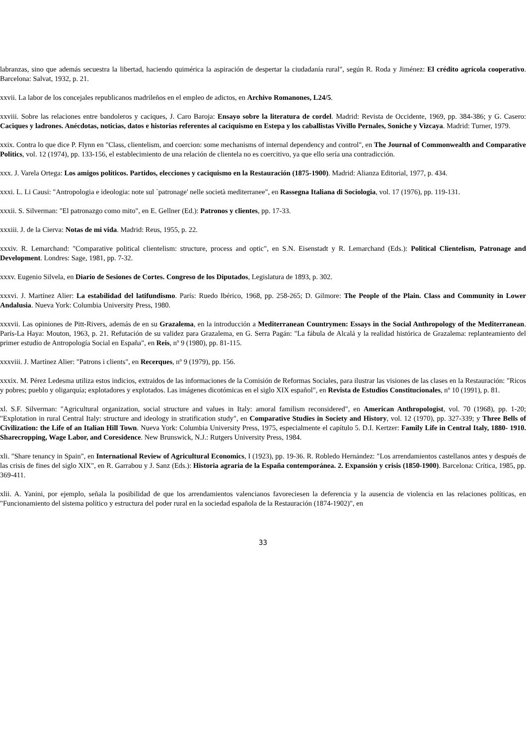labranzas, sino que además secuestra la libertad, haciendo quimérica la aspiración de despertar la ciudadanía rural", según R. Roda y Jiménez: El crédito agrícola cooperativo. Barcelona: Salvat, 1932, p. 21.
xxvii. La labor de los concejales republicanos madrileños en el empleo de adictos, en Archivo Romanones, L24/5.
xxviii. Sobre las relaciones entre bandoleros y caciques, J. Caro Baroja: Ensayo sobre la literatura de cordel. Madrid: Revista de Occidente, 1969, pp. 384-386; y G. Casero: Caciques y ladrones. Anécdotas, noticias, datos e historias referentes al caciquismo en Estepa y los caballistas Vivillo Pernales, Soniche y Vizcaya. Madrid: Turner, 1979.
xxix. Contra lo que dice P. Flynn en "Class, clientelism, and coercion: some mechanisms of internal dependency and control", en The Journal of Commonwealth and Comparative Politics, vol. 12 (1974), pp. 133-156, el establecimiento de una relación de clientela no es coercitivo, ya que ello sería una contradicción.
xxx. J. Varela Ortega: Los amigos políticos. Partidos, elecciones y caciquismo en la Restauración (1875-1900). Madrid: Alianza Editorial, 1977, p. 434.
xxxi. L. Li Causi: "Antropologia e ideologia: note sul `patronage' nelle società mediterranee", en Rassegna Italiana di Sociologia, vol. 17 (1976), pp. 119-131.
xxxii. S. Silverman: "El patronazgo como mito", en E. Gellner (Ed.): Patronos y clientes, pp. 17-33.
xxxiii. J. de la Cierva: Notas de mi vida. Madrid: Reus, 1955, p. 22.
xxxiv. R. Lemarchand: "Comparative political clientelism: structure, process and optic", en S.N. Eisenstadt y R. Lemarchand (Eds.): Political Clientelism, Patronage and Development. Londres: Sage, 1981, pp. 7-32.
xxxv. Eugenio Silvela, en Diario de Sesiones de Cortes. Congreso de los Diputados, Legislatura de 1893, p. 302.
xxxvi. J. Martínez Alier: La estabilidad del latifundismo. París: Ruedo Ibérico, 1968, pp. 258-265; D. Gilmore: The People of the Plain. Class and Community in Lower Andalusia. Nueva York: Columbia University Press, 1980.
xxxvii. Las opiniones de Pitt-Rivers, además de en su Grazalema, en la introducción a Mediterranean Countrymen: Essays in the Social Anthropology of the Mediterranean. París-La Haya: Mouton, 1963, p. 21. Refutación de su validez para Grazalema, en G. Serra Pagán: "La fábula de Alcalá y la realidad histórica de Grazalema: replanteamiento del primer estudio de Antropología Social en España", en Reis, nº 9 (1980), pp. 81-115.
xxxviii. J. Martínez Alier: "Patrons i clients", en Recerques, nº 9 (1979), pp. 156.
xxxix. M. Pérez Ledesma utiliza estos indicios, extraidos de las informaciones de la Comisión de Reformas Sociales, para ilustrar las visiones de las clases en la Restauración: "Ricos y pobres; pueblo y oligarquía; explotadores y explotados. Las imágenes dicotómicas en el siglo XIX español", en Revista de Estudios Constitucionales, nº 10 (1991), p. 81.
xl. S.F. Silverman: "Agricultural organization, social structure and values in Italy: amoral familism reconsidered", en American Anthropologist, vol. 70 (1968), pp. 1-20; "Explotation in rural Central Italy: structure and ideology in stratification study", en Comparative Studies in Society and History, vol. 12 (1970), pp. 327-339; y Three Bells of Civilization: the Life of an Italian Hill Town. Nueva York: Columbia University Press, 1975, especialmente el capítulo 5. D.I. Kertzer: Family Life in Central Italy, 1880- 1910. Sharecropping, Wage Labor, and Coresidence. New Brunswick, N.J.: Rutgers University Press, 1984.
xli. "Share tenancy in Spain", en International Review of Agricultural Economics, I (1923), pp. 19-36. R. Robledo Hernández: "Los arrendamientos castellanos antes y después de las crisis de fines del siglo XIX", en R. Garrabou y J. Sanz (Eds.): Historia agraria de la España contemporánea. 2. Expansión y crisis (1850-1900). Barcelona: Crítica, 1985, pp. 369-411.
xlii. A. Yanini, por ejemplo, señala la posibilidad de que los arrendamientos valencianos favoreciesen la deferencia y la ausencia de violencia en las relaciones políticas, en "Funcionamiento del sistema político y estructura del poder rural en la sociedad española de la Restauración (1874-1902)", en
33